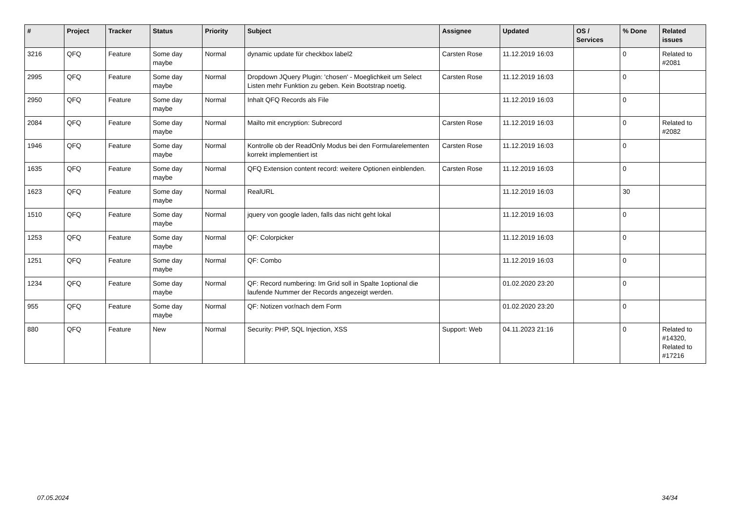| # | Project | Tracker | Status | Priority | Subject | Assignee | Updated | OS / Services | % Done | Related issues |
| --- | --- | --- | --- | --- | --- | --- | --- | --- | --- | --- |
| 3216 | QFQ | Feature | Some day maybe | Normal | dynamic update für checkbox label2 | Carsten Rose | 11.12.2019 16:03 | | 0 | Related to #2081 |
| 2995 | QFQ | Feature | Some day maybe | Normal | Dropdown JQuery Plugin: 'chosen' - Moeglichkeit um Select Listen mehr Funktion zu geben. Kein Bootstrap noetig. | Carsten Rose | 11.12.2019 16:03 | | 0 | |
| 2950 | QFQ | Feature | Some day maybe | Normal | Inhalt QFQ Records als File | | 11.12.2019 16:03 | | 0 | |
| 2084 | QFQ | Feature | Some day maybe | Normal | Mailto mit encryption: Subrecord | Carsten Rose | 11.12.2019 16:03 | | 0 | Related to #2082 |
| 1946 | QFQ | Feature | Some day maybe | Normal | Kontrolle ob der ReadOnly Modus bei den Formularelementen korrekt implementiert ist | Carsten Rose | 11.12.2019 16:03 | | 0 | |
| 1635 | QFQ | Feature | Some day maybe | Normal | QFQ Extension content record: weitere Optionen einblenden. | Carsten Rose | 11.12.2019 16:03 | | 0 | |
| 1623 | QFQ | Feature | Some day maybe | Normal | RealURL | | 11.12.2019 16:03 | | 30 | |
| 1510 | QFQ | Feature | Some day maybe | Normal | jquery von google laden, falls das nicht geht lokal | | 11.12.2019 16:03 | | 0 | |
| 1253 | QFQ | Feature | Some day maybe | Normal | QF: Colorpicker | | 11.12.2019 16:03 | | 0 | |
| 1251 | QFQ | Feature | Some day maybe | Normal | QF: Combo | | 11.12.2019 16:03 | | 0 | |
| 1234 | QFQ | Feature | Some day maybe | Normal | QF: Record numbering: Im Grid soll in Spalte 1optional die laufende Nummer der Records angezeigt werden. | | 01.02.2020 23:20 | | 0 | |
| 955 | QFQ | Feature | Some day maybe | Normal | QF: Notizen vor/nach dem Form | | 01.02.2020 23:20 | | 0 | |
| 880 | QFQ | Feature | New | Normal | Security: PHP, SQL Injection, XSS | Support: Web | 04.11.2023 21:16 | | 0 | Related to #14320, Related to #17216 |
07.05.2024 34/34